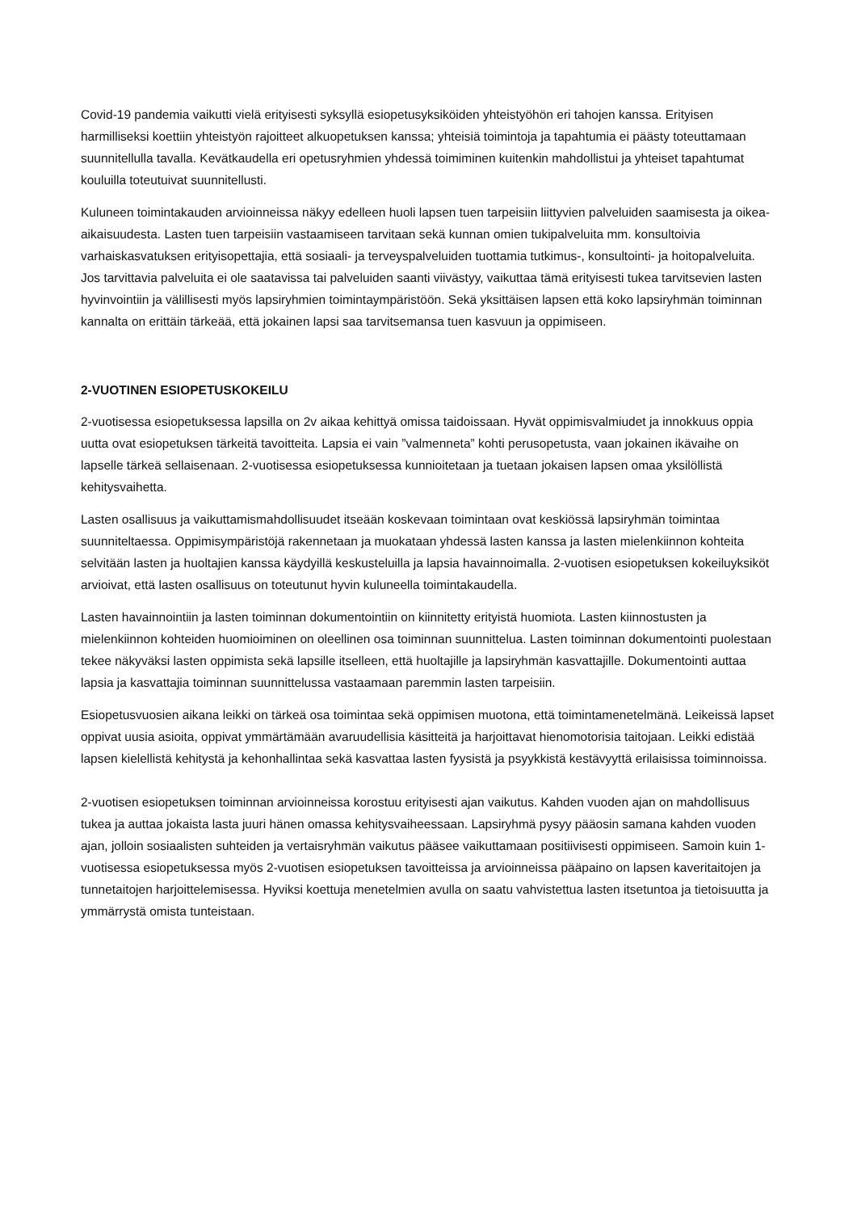Covid-19 pandemia vaikutti vielä erityisesti syksyllä esiopetusyksiköiden yhteistyöhön eri tahojen kanssa. Erityisen harmilliseksi koettiin yhteistyön rajoitteet alkuopetuksen kanssa; yhteisiä toimintoja ja tapahtumia ei päästy toteuttamaan suunnitellulla tavalla. Kevätkaudella eri opetusryhmien yhdessä toimiminen kuitenkin mahdollistui ja yhteiset tapahtumat kouluilla toteutuivat suunnitellusti.
Kuluneen toimintakauden arvioinneissa näkyy edelleen huoli lapsen tuen tarpeisiin liittyvien palveluiden saamisesta ja oikea-aikaisuudesta. Lasten tuen tarpeisiin vastaamiseen tarvitaan sekä kunnan omien tukipalveluita mm. konsultoivia varhaiskasvatuksen erityisopettajia, että sosiaali- ja terveyspalveluiden tuottamia tutkimus-, konsultointi- ja hoitopalveluita. Jos tarvittavia palveluita ei ole saatavissa tai palveluiden saanti viivästyy, vaikuttaa tämä erityisesti tukea tarvitsevien lasten hyvinvointiin ja välillisesti myös lapsiryhmien toimintaympäristöön. Sekä yksittäisen lapsen että koko lapsiryhmän toiminnan kannalta on erittäin tärkeää, että jokainen lapsi saa tarvitsemansa tuen kasvuun ja oppimiseen.
2-VUOTINEN ESIOPETUSKOKEILU
2-vuotisessa esiopetuksessa lapsilla on 2v aikaa kehittyä omissa taidoissaan. Hyvät oppimisvalmiudet ja innokkuus oppia uutta ovat esiopetuksen tärkeitä tavoitteita. Lapsia ei vain ”valmenneta” kohti perusopetusta, vaan jokainen ikävaihe on lapselle tärkeä sellaisenaan. 2-vuotisessa esiopetuksessa kunnioitetaan ja tuetaan jokaisen lapsen omaa yksilöllistä kehitysvaihetta.
Lasten osallisuus ja vaikuttamismahdollisuudet itseään koskevaan toimintaan ovat keskiössä lapsiryhmän toimintaa suunniteltaessa. Oppimisympäristöjä rakennetaan ja muokataan yhdessä lasten kanssa ja lasten mielenkiinnon kohteita selvitään lasten ja huoltajien kanssa käydyillä keskusteluilla ja lapsia havainnoimalla. 2-vuotisen esiopetuksen kokeiluyksiköt arvioivat, että lasten osallisuus on toteutunut hyvin kuluneella toimintakaudella.
Lasten havainnointiin ja lasten toiminnan dokumentointiin on kiinnitetty erityistä huomiota. Lasten kiinnostusten ja mielenkiinnon kohteiden huomioiminen on oleellinen osa toiminnan suunnittelua. Lasten toiminnan dokumentointi puolestaan tekee näkyväksi lasten oppimista sekä lapsille itselleen, että huoltajille ja lapsiryhmän kasvattajille. Dokumentointi auttaa lapsia ja kasvattajia toiminnan suunnittelussa vastaamaan paremmin lasten tarpeisiin.
Esiopetusvuosien aikana leikki on tärkeä osa toimintaa sekä oppimisen muotona, että toimintamenetelmänä. Leikeissä lapset oppivat uusia asioita, oppivat ymmärtämään avaruudellisia käsitteitä ja harjoittavat hienomotorisia taitojaan. Leikki edistää lapsen kielellistä kehitystä ja kehonhallintaa sekä kasvattaa lasten fyysistä ja psyykkistä kestävyyttä erilaisissa toiminnoissa.
2-vuotisen esiopetuksen toiminnan arvioinneissa korostuu erityisesti ajan vaikutus. Kahden vuoden ajan on mahdollisuus tukea ja auttaa jokaista lasta juuri hänen omassa kehitysvaiheessaan. Lapsiryhmä pysyy pääosin samana kahden vuoden ajan, jolloin sosiaalisten suhteiden ja vertaisryhmän vaikutus pääsee vaikuttamaan positiivisesti oppimiseen. Samoin kuin 1-vuotisessa esiopetuksessa myös 2-vuotisen esiopetuksen tavoitteissa ja arvioinneissa pääpaino on lapsen kaveritaitojen ja tunnetaitojen harjoittelemisessa. Hyviksi koettuja menetelmien avulla on saatu vahvistettua lasten itsetuntoa ja tietoisuutta ja ymmärrystä omista tunteistaan.